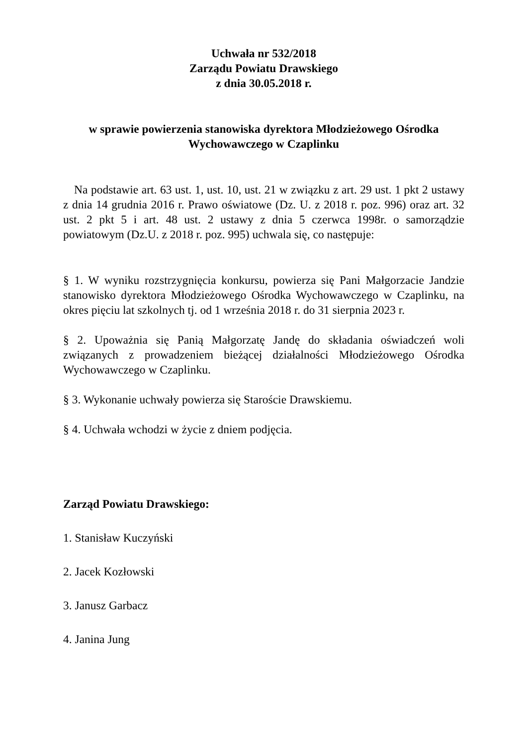Uchwała nr 532/2018
Zarządu Powiatu Drawskiego
z dnia 30.05.2018 r.
w sprawie powierzenia stanowiska dyrektora Młodzieżowego Ośrodka Wychowawczego w Czaplinku
Na podstawie art. 63 ust. 1, ust. 10, ust. 21 w związku z art. 29 ust. 1 pkt 2 ustawy z dnia 14 grudnia 2016 r. Prawo oświatowe (Dz. U. z 2018 r. poz. 996) oraz art. 32 ust. 2 pkt 5 i art. 48 ust. 2 ustawy z dnia 5 czerwca 1998r. o samorządzie powiatowym (Dz.U. z 2018 r. poz. 995) uchwala się, co następuje:
§ 1. W wyniku rozstrzygnięcia konkursu, powierza się Pani Małgorzacie Jandzie stanowisko dyrektora Młodzieżowego Ośrodka Wychowawczego w Czaplinku, na okres pięciu lat szkolnych tj. od 1 września 2018 r. do 31 sierpnia 2023 r.
§ 2. Upoważnia się Panią Małgorzatę Jandę do składania oświadczeń woli związanych z prowadzeniem bieżącej działalności Młodzieżowego Ośrodka Wychowawczego w Czaplinku.
§ 3. Wykonanie uchwały powierza się Staroście Drawskiemu.
§ 4. Uchwała wchodzi w życie z dniem podjęcia.
Zarząd Powiatu Drawskiego:
1. Stanisław Kuczyński
2. Jacek Kozłowski
3. Janusz Garbacz
4. Janina Jung